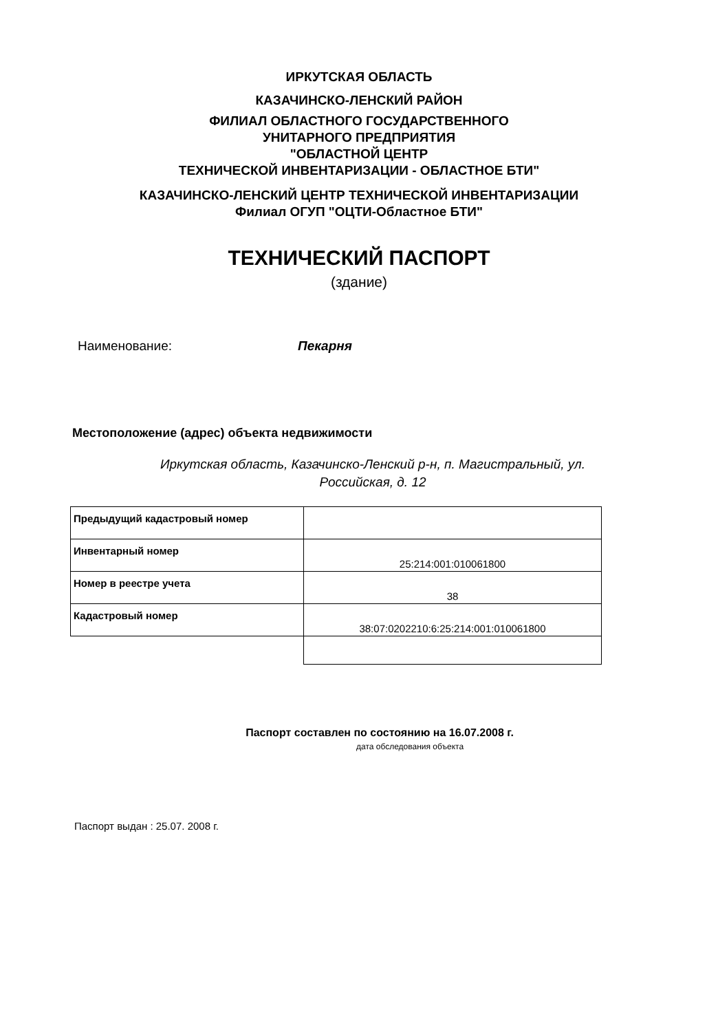ИРКУТСКАЯ ОБЛАСТЬ
КАЗАЧИНСКО-ЛЕНСКИЙ РАЙОН
ФИЛИАЛ ОБЛАСТНОГО ГОСУДАРСТВЕННОГО
УНИТАРНОГО ПРЕДПРИЯТИЯ
"ОБЛАСТНОЙ ЦЕНТР
ТЕХНИЧЕСКОЙ ИНВЕНТАРИЗАЦИИ - ОБЛАСТНОЕ БТИ"
КАЗАЧИНСКО-ЛЕНСКИЙ ЦЕНТР ТЕХНИЧЕСКОЙ ИНВЕНТАРИЗАЦИИ
Филиал ОГУП "ОЦТИ-Областное БТИ"
ТЕХНИЧЕСКИЙ ПАСПОРТ
(здание)
Наименование: Пекарня
Местоположение (адрес) объекта недвижимости
Иркутская область, Казачинско-Ленский р-н, п. Магистральный, ул.
Российская, д. 12
| Предыдущий кадастровый номер | |
| Инвентарный номер | 25:214:001:010061800 |
| Номер в реестре учета | 38 |
| Кадастровый номер | 38:07:0202210:6:25:214:001:010061800 |
Паспорт составлен по состоянию на 16.07.2008 г.
дата обследования объекта
Паспорт выдан : 25.07. 2008 г.